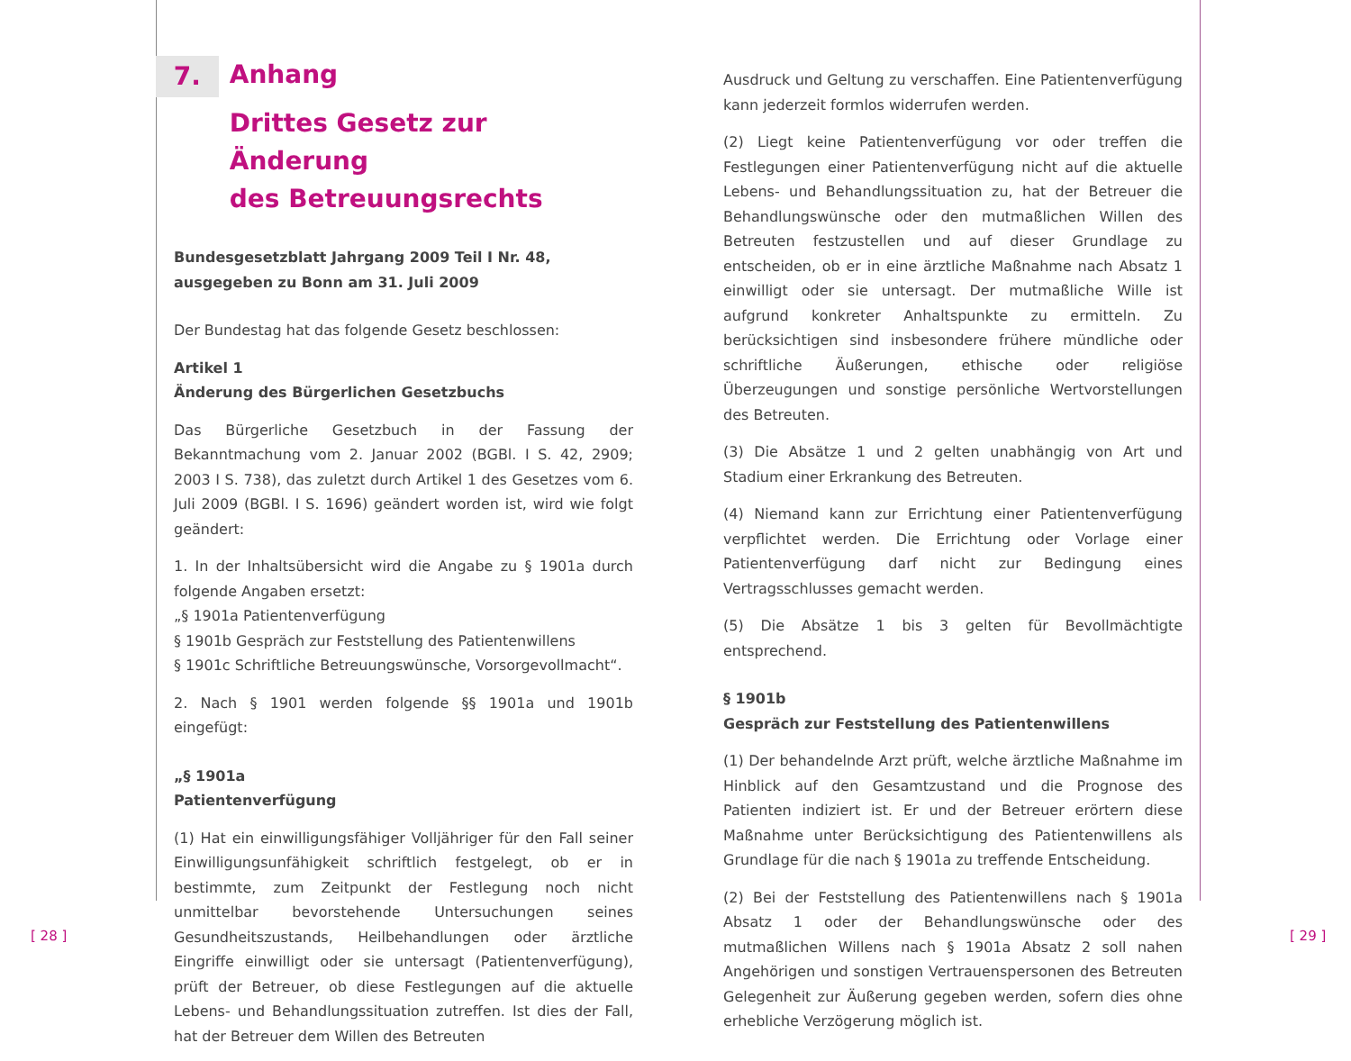7.
Anhang
Drittes Gesetz zur Änderung
des Betreuungsrechts
Bundesgesetzblatt Jahrgang 2009 Teil I Nr. 48,
ausgegeben zu Bonn am 31. Juli 2009
Der Bundestag hat das folgende Gesetz beschlossen:
Artikel 1
Änderung des Bürgerlichen Gesetzbuchs
Das Bürgerliche Gesetzbuch in der Fassung der Bekanntmachung vom 2. Januar 2002 (BGBl. I S. 42, 2909; 2003 I S. 738), das zuletzt durch Artikel 1 des Gesetzes vom 6. Juli 2009 (BGBl. I S. 1696) geändert worden ist, wird wie folgt geändert:
1. In der Inhaltsübersicht wird die Angabe zu § 1901a durch folgende Angaben ersetzt:
„§ 1901a Patientenverfügung
§ 1901b Gespräch zur Feststellung des Patientenwillens
§ 1901c Schriftliche Betreuungswünsche, Vorsorgevollmacht“.
2. Nach § 1901 werden folgende §§ 1901a und 1901b eingefügt:
„§ 1901a
Patientenverfügung
(1) Hat ein einwilligungsfähiger Volljähriger für den Fall seiner Einwilligungsunfähigkeit schriftlich festgelegt, ob er in bestimmte, zum Zeitpunkt der Festlegung noch nicht unmittelbar bevorstehende Untersuchungen seines Gesundheitszustands, Heilbehandlungen oder ärztliche Eingriffe einwilligt oder sie untersagt (Patientenverfügung), prüft der Betreuer, ob diese Festlegungen auf die aktuelle Lebens- und Behandlungssituation zutreffen. Ist dies der Fall, hat der Betreuer dem Willen des Betreuten
Ausdruck und Geltung zu verschaffen. Eine Patientenverfügung kann jederzeit formlos widerrufen werden.
(2) Liegt keine Patientenverfügung vor oder treffen die Festlegungen einer Patientenverfügung nicht auf die aktuelle Lebens- und Behandlungssituation zu, hat der Betreuer die Behandlungswünsche oder den mutmaßlichen Willen des Betreuten festzustellen und auf dieser Grundlage zu entscheiden, ob er in eine ärztliche Maßnahme nach Absatz 1 einwilligt oder sie untersagt. Der mutmaßliche Wille ist aufgrund konkreter Anhaltspunkte zu ermitteln. Zu berücksichtigen sind insbesondere frühere mündliche oder schriftliche Äußerungen, ethische oder religiöse Überzeugungen und sonstige persönliche Wertvorstellungen des Betreuten.
(3) Die Absätze 1 und 2 gelten unabhängig von Art und Stadium einer Erkrankung des Betreuten.
(4) Niemand kann zur Errichtung einer Patientenverfügung verpflichtet werden. Die Errichtung oder Vorlage einer Patientenverfügung darf nicht zur Bedingung eines Vertragsschlusses gemacht werden.
(5) Die Absätze 1 bis 3 gelten für Bevollmächtigte entsprechend.
§ 1901b
Gespräch zur Feststellung des Patientenwillens
(1) Der behandelnde Arzt prüft, welche ärztliche Maßnahme im Hinblick auf den Gesamtzustand und die Prognose des Patienten indiziert ist. Er und der Betreuer erörtern diese Maßnahme unter Berücksichtigung des Patientenwillens als Grundlage für die nach § 1901a zu treffende Entscheidung.
(2) Bei der Feststellung des Patientenwillens nach § 1901a Absatz 1 oder der Behandlungswünsche oder des mutmaßlichen Willens nach § 1901a Absatz 2 soll nahen Angehörigen und sonstigen Vertrauenspersonen des Betreuten Gelegenheit zur Äußerung gegeben werden, sofern dies ohne erhebliche Verzögerung möglich ist.
[ 28 ] [ 29 ]